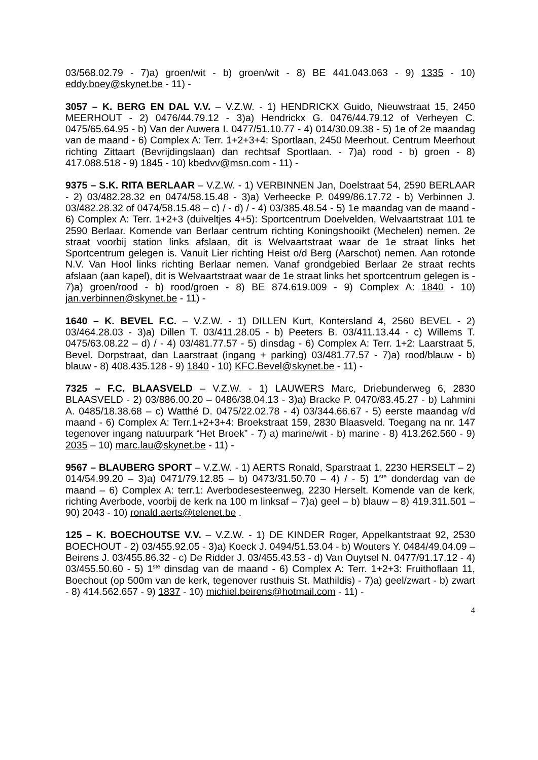03/568.02.79 - 7)a) groen/wit - b) groen/wit - 8) BE 441.043.063 - 9) 1335 - 10) eddy.boey@skynet.be - 11) -
3057 – K. BERG EN DAL V.V. – V.Z.W. - 1) HENDRICKX Guido, Nieuwstraat 15, 2450 MEERHOUT - 2) 0476/44.79.12 - 3)a) Hendrickx G. 0476/44.79.12 of Verheyen C. 0475/65.64.95 - b) Van der Auwera I. 0477/51.10.77 - 4) 014/30.09.38 - 5) 1e of 2e maandag van de maand - 6) Complex A: Terr. 1+2+3+4: Sportlaan, 2450 Meerhout. Centrum Meerhout richting Zittaart (Bevrijdingslaan) dan rechtsaf Sportlaan. - 7)a) rood - b) groen - 8) 417.088.518 - 9) 1845 - 10) kbedvv@msn.com - 11) -
9375 – S.K. RITA BERLAAR – V.Z.W. - 1) VERBINNEN Jan, Doelstraat 54, 2590 BERLAAR - 2) 03/482.28.32 en 0474/58.15.48 - 3)a) Verheecke P. 0499/86.17.72 - b) Verbinnen J. 03/482.28.32 of 0474/58.15.48 – c) / - d) / - 4) 03/385.48.54 - 5) 1e maandag van de maand - 6) Complex A: Terr. 1+2+3 (duiveltjes 4+5): Sportcentrum Doelvelden, Welvaartstraat 101 te 2590 Berlaar. Komende van Berlaar centrum richting Koningshooikt (Mechelen) nemen. 2e straat voorbij station links afslaan, dit is Welvaartstraat waar de 1e straat links het Sportcentrum gelegen is. Vanuit Lier richting Heist o/d Berg (Aarschot) nemen. Aan rotonde N.V. Van Hool links richting Berlaar nemen. Vanaf grondgebied Berlaar 2e straat rechts afslaan (aan kapel), dit is Welvaartstraat waar de 1e straat links het sportcentrum gelegen is - 7)a) groen/rood - b) rood/groen - 8) BE 874.619.009 - 9) Complex A: 1840 - 10) jan.verbinnen@skynet.be - 11) -
1640 – K. BEVEL F.C. – V.Z.W. - 1) DILLEN Kurt, Kontersland 4, 2560 BEVEL - 2) 03/464.28.03 - 3)a) Dillen T. 03/411.28.05 - b) Peeters B. 03/411.13.44 - c) Willems T. 0475/63.08.22 – d) / - 4) 03/481.77.57 - 5) dinsdag - 6) Complex A: Terr. 1+2: Laarstraat 5, Bevel. Dorpstraat, dan Laarstraat (ingang + parking) 03/481.77.57 - 7)a) rood/blauw - b) blauw - 8) 408.435.128 - 9) 1840 - 10) KFC.Bevel@skynet.be - 11) -
7325 – F.C. BLAASVELD – V.Z.W. - 1) LAUWERS Marc, Driebunderweg 6, 2830 BLAASVELD - 2) 03/886.00.20 – 0486/38.04.13 - 3)a) Bracke P. 0470/83.45.27 - b) Lahmini A. 0485/18.38.68 – c) Watthé D. 0475/22.02.78 - 4) 03/344.66.67 - 5) eerste maandag v/d maand - 6) Complex A: Terr.1+2+3+4: Broekstraat 159, 2830 Blaasveld. Toegang na nr. 147 tegenover ingang natuurpark “Het Broek” - 7) a) marine/wit - b) marine - 8) 413.262.560 - 9) 2035 – 10) marc.lau@skynet.be - 11) -
9567 – BLAUBERG SPORT – V.Z.W. - 1) AERTS Ronald, Sparstraat 1, 2230 HERSELT – 2) 014/54.99.20 – 3)a) 0471/79.12.85 – b) 0473/31.50.70 – 4) / - 5) 1<sup>ste</sup> donderdag van de maand – 6) Complex A: terr.1: Averbodesesteenweg, 2230 Herselt. Komende van de kerk, richting Averbode, voorbij de kerk na 100 m linksaf – 7)a) geel – b) blauw – 8) 419.311.501 – 90) 2043 - 10) ronald.aerts@telenet.be .
125 – K. BOECHOUTSE V.V. – V.Z.W. - 1) DE KINDER Roger, Appelkantstraat 92, 2530 BOECHOUT - 2) 03/455.92.05 - 3)a) Koeck J. 0494/51.53.04 - b) Wouters Y. 0484/49.04.09 – Beirens J. 03/455.86.32 - c) De Ridder J. 03/455.43.53 - d) Van Ouytsel N. 0477/91.17.12 - 4) 03/455.50.60 - 5) 1<sup>ste</sup> dinsdag van de maand - 6) Complex A: Terr. 1+2+3: Fruithoflaan 11, Boechout (op 500m van de kerk, tegenover rusthuis St. Mathildis) - 7)a) geel/zwart - b) zwart - 8) 414.562.657 - 9) 1837 - 10) michiel.beirens@hotmail.com - 11) -
4